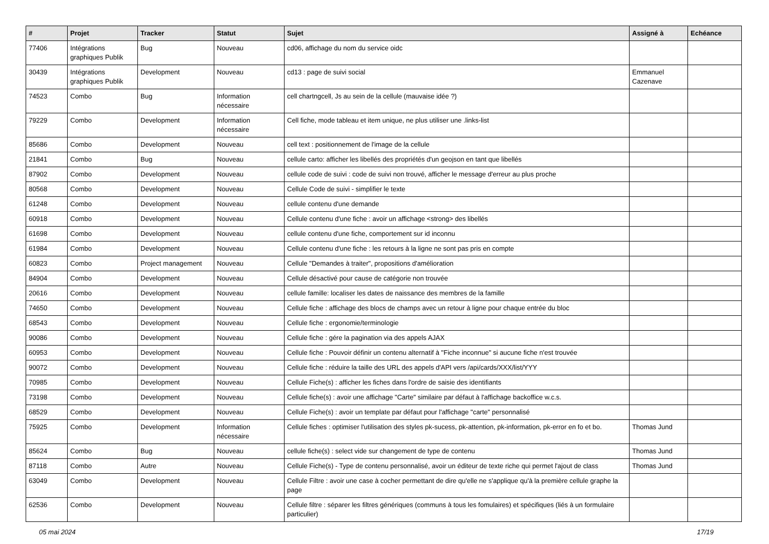| # | Projet | Tracker | Statut | Sujet | Assigné à | Echéance |
| --- | --- | --- | --- | --- | --- | --- |
| 77406 | Intégrations graphiques Publik | Bug | Nouveau | cd06, affichage du nom du service oidc | | |
| 30439 | Intégrations graphiques Publik | Development | Nouveau | cd13 : page de suivi social | Emmanuel Cazenave | |
| 74523 | Combo | Bug | Information nécessaire | cell chartngcell, Js au sein de la cellule (mauvaise idée ?) | | |
| 79229 | Combo | Development | Information nécessaire | Cell fiche, mode tableau et item unique, ne plus utiliser une .links-list | | |
| 85686 | Combo | Development | Nouveau | cell text : positionnement de l'image de la cellule | | |
| 21841 | Combo | Bug | Nouveau | cellule carto: afficher les libellés des propriétés d'un geojson en tant que libellés | | |
| 87902 | Combo | Development | Nouveau | cellule code de suivi : code de suivi non trouvé, afficher le message d'erreur au plus proche | | |
| 80568 | Combo | Development | Nouveau | Cellule Code de suivi - simplifier le texte | | |
| 61248 | Combo | Development | Nouveau | cellule contenu d'une demande | | |
| 60918 | Combo | Development | Nouveau | Cellule contenu d'une fiche : avoir un affichage <strong> des libellés | | |
| 61698 | Combo | Development | Nouveau | cellule contenu d'une fiche, comportement sur id inconnu | | |
| 61984 | Combo | Development | Nouveau | Cellule contenu d'une fiche : les retours à la ligne ne sont pas pris en compte | | |
| 60823 | Combo | Project management | Nouveau | Cellule "Demandes à traiter", propositions d'amélioration | | |
| 84904 | Combo | Development | Nouveau | Cellule désactivé pour cause de catégorie non trouvée | | |
| 20616 | Combo | Development | Nouveau | cellule famille: localiser les dates de naissance des membres de la famille | | |
| 74650 | Combo | Development | Nouveau | Cellule fiche : affichage des blocs de champs avec un retour à ligne pour chaque entrée du bloc | | |
| 68543 | Combo | Development | Nouveau | Cellule fiche : ergonomie/terminologie | | |
| 90086 | Combo | Development | Nouveau | Cellule fiche : gére la pagination via des appels AJAX | | |
| 60953 | Combo | Development | Nouveau | Cellule fiche : Pouvoir définir un contenu alternatif à "Fiche inconnue" si aucune fiche n'est trouvée | | |
| 90072 | Combo | Development | Nouveau | Cellule fiche : réduire la taille des URL des appels d'API vers /api/cards/XXX/list/YYY | | |
| 70985 | Combo | Development | Nouveau | Cellule Fiche(s) : afficher les fiches dans l'ordre de saisie des identifiants | | |
| 73198 | Combo | Development | Nouveau | Cellule fiche(s) : avoir une affichage "Carte" similaire par défaut à l'affichage backoffice w.c.s. | | |
| 68529 | Combo | Development | Nouveau | Cellule Fiche(s) : avoir un template par défaut pour l'affichage "carte" personnalisé | | |
| 75925 | Combo | Development | Information nécessaire | Cellule fiches : optimiser l'utilisation des styles pk-sucess, pk-attention, pk-information, pk-error en fo et bo. | Thomas Jund | |
| 85624 | Combo | Bug | Nouveau | cellule fiche(s) : select vide sur changement de type de contenu | Thomas Jund | |
| 87118 | Combo | Autre | Nouveau | Cellule Fiche(s) - Type de contenu personnalisé, avoir un éditeur de texte riche qui permet l'ajout de class | Thomas Jund | |
| 63049 | Combo | Development | Nouveau | Cellule Filtre : avoir une case à cocher permettant de dire qu'elle ne s'applique qu'à la première cellule graphe la page | | |
| 62536 | Combo | Development | Nouveau | Cellule filtre : séparer les filtres génériques (communs à tous les fomulaires) et spécifiques (liés à un formulaire particulier) | | |
05 mai 2024 17/19